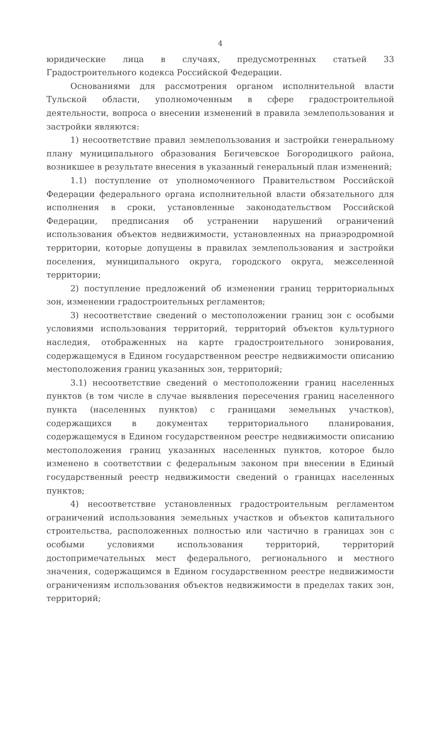4
юридические лица в случаях, предусмотренных статьей 33 Градостроительного кодекса Российской Федерации.
Основаниями для рассмотрения органом исполнительной власти Тульской области, уполномоченным в сфере градостроительной деятельности, вопроса о внесении изменений в правила землепользования и застройки являются:
1) несоответствие правил землепользования и застройки генеральному плану муниципального образования Бегичевское Богородицкого района, возникшее в результате внесения в указанный генеральный план изменений;
1.1) поступление от уполномоченного Правительством Российской Федерации федерального органа исполнительной власти обязательного для исполнения в сроки, установленные законодательством Российской Федерации, предписания об устранении нарушений ограничений использования объектов недвижимости, установленных на приаэродромной территории, которые допущены в правилах землепользования и застройки поселения, муниципального округа, городского округа, межселенной территории;
2) поступление предложений об изменении границ территориальных зон, изменении градостроительных регламентов;
3) несоответствие сведений о местоположении границ зон с особыми условиями использования территорий, территорий объектов культурного наследия, отображенных на карте градостроительного зонирования, содержащемуся в Едином государственном реестре недвижимости описанию местоположения границ указанных зон, территорий;
3.1) несоответствие сведений о местоположении границ населенных пунктов (в том числе в случае выявления пересечения границ населенного пункта (населенных пунктов) с границами земельных участков), содержащихся в документах территориального планирования, содержащемуся в Едином государственном реестре недвижимости описанию местоположения границ указанных населенных пунктов, которое было изменено в соответствии с федеральным законом при внесении в Единый государственный реестр недвижимости сведений о границах населенных пунктов;
4) несоответствие установленных градостроительным регламентом ограничений использования земельных участков и объектов капитального строительства, расположенных полностью или частично в границах зон с особыми условиями использования территорий, территорий достопримечательных мест федерального, регионального и местного значения, содержащимся в Едином государственном реестре недвижимости ограничениям использования объектов недвижимости в пределах таких зон, территорий;